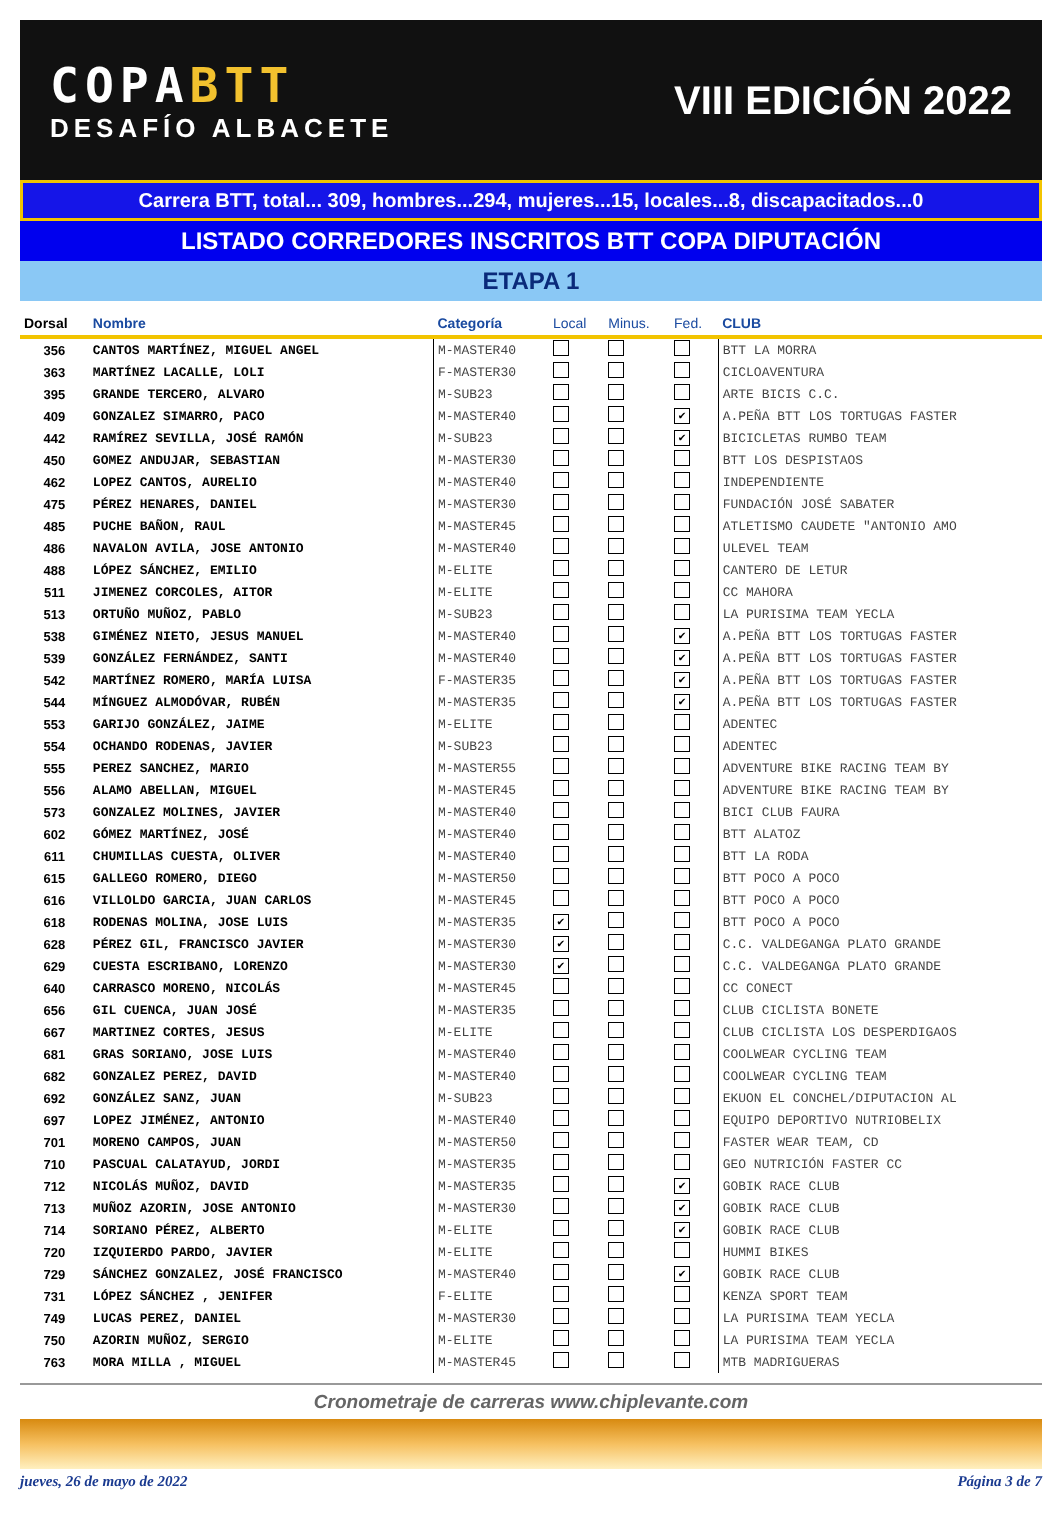COPABTT
DESAFÍO ALBACETE
VIII EDICIÓN 2022
Carrera BTT, total... 309, hombres...294, mujeres...15, locales...8, discapacitados...0
LISTADO CORREDORES INSCRITOS BTT COPA DIPUTACIÓN
ETAPA 1
| Dorsal | Nombre | Categoría | Local | Minus. | Fed. | CLUB |
| --- | --- | --- | --- | --- | --- | --- |
| 356 | CANTOS MARTÍNEZ, MIGUEL ANGEL | M-MASTER40 | | | | BTT LA MORRA |
| 363 | MARTÍNEZ LACALLE, LOLI | F-MASTER30 | | | | CICLOAVENTURA |
| 395 | GRANDE TERCERO, ALVARO | M-SUB23 | | | | ARTE BICIS C.C. |
| 409 | GONZALEZ SIMARRO, PACO | M-MASTER40 | | | ✔ | A.PEÑA BTT LOS TORTUGAS FASTER |
| 442 | RAMÍREZ SEVILLA, JOSÉ RAMÓN | M-SUB23 | | | ✔ | BICICLETAS RUMBO TEAM |
| 450 | GOMEZ ANDUJAR, SEBASTIAN | M-MASTER30 | | | | BTT LOS DESPISTAOS |
| 462 | LOPEZ CANTOS, AURELIO | M-MASTER40 | | | | INDEPENDIENTE |
| 475 | PÉREZ HENARES, DANIEL | M-MASTER30 | | | | FUNDACIÓN JOSÉ SABATER |
| 485 | PUCHE BAÑON, RAUL | M-MASTER45 | | | | ATLETISMO CAUDETE "ANTONIO AMO |
| 486 | NAVALON AVILA, JOSE ANTONIO | M-MASTER40 | | | | ULEVEL TEAM |
| 488 | LÓPEZ SÁNCHEZ, EMILIO | M-ELITE | | | | CANTERO DE LETUR |
| 511 | JIMENEZ CORCOLES, AITOR | M-ELITE | | | | CC MAHORA |
| 513 | ORTUÑO MUÑOZ, PABLO | M-SUB23 | | | | LA PURISIMA TEAM YECLA |
| 538 | GIMÉNEZ NIETO, JESUS MANUEL | M-MASTER40 | | | ✔ | A.PEÑA BTT LOS TORTUGAS FASTER |
| 539 | GONZÁLEZ FERNÁNDEZ, SANTI | M-MASTER40 | | | ✔ | A.PEÑA BTT LOS TORTUGAS FASTER |
| 542 | MARTÍNEZ ROMERO, MARÍA LUISA | F-MASTER35 | | | ✔ | A.PEÑA BTT LOS TORTUGAS FASTER |
| 544 | MÍNGUEZ ALMODÓVAR, RUBÉN | M-MASTER35 | | | ✔ | A.PEÑA BTT LOS TORTUGAS FASTER |
| 553 | GARIJO GONZÁLEZ, JAIME | M-ELITE | | | | ADENTEC |
| 554 | OCHANDO RODENAS, JAVIER | M-SUB23 | | | | ADENTEC |
| 555 | PEREZ SANCHEZ, MARIO | M-MASTER55 | | | | ADVENTURE BIKE RACING TEAM BY |
| 556 | ALAMO ABELLAN, MIGUEL | M-MASTER45 | | | | ADVENTURE BIKE RACING TEAM BY |
| 573 | GONZALEZ MOLINES, JAVIER | M-MASTER40 | | | | BICI CLUB FAURA |
| 602 | GÓMEZ MARTÍNEZ, JOSÉ | M-MASTER40 | | | | BTT ALATOZ |
| 611 | CHUMILLAS CUESTA, OLIVER | M-MASTER40 | | | | BTT LA RODA |
| 615 | GALLEGO ROMERO, DIEGO | M-MASTER50 | | | | BTT POCO A POCO |
| 616 | VILLOLDO GARCIA, JUAN CARLOS | M-MASTER45 | | | | BTT POCO A POCO |
| 618 | RODENAS MOLINA, JOSE LUIS | M-MASTER35 | ✔ | | | BTT POCO A POCO |
| 628 | PÉREZ GIL, FRANCISCO JAVIER | M-MASTER30 | ✔ | | | C.C. VALDEGANGA PLATO GRANDE |
| 629 | CUESTA ESCRIBANO, LORENZO | M-MASTER30 | ✔ | | | C.C. VALDEGANGA PLATO GRANDE |
| 640 | CARRASCO MORENO, NICOLÁS | M-MASTER45 | | | | CC CONECT |
| 656 | GIL CUENCA, JUAN JOSÉ | M-MASTER35 | | | | CLUB CICLISTA BONETE |
| 667 | MARTINEZ CORTES, JESUS | M-ELITE | | | | CLUB CICLISTA LOS DESPERDIGAOS |
| 681 | GRAS SORIANO, JOSE LUIS | M-MASTER40 | | | | COOLWEAR CYCLING TEAM |
| 682 | GONZALEZ PEREZ, DAVID | M-MASTER40 | | | | COOLWEAR CYCLING TEAM |
| 692 | GONZÁLEZ SANZ, JUAN | M-SUB23 | | | | EKUON EL CONCHEL/DIPUTACION AL |
| 697 | LOPEZ JIMÉNEZ, ANTONIO | M-MASTER40 | | | | EQUIPO DEPORTIVO NUTRIOBELIX |
| 701 | MORENO CAMPOS, JUAN | M-MASTER50 | | | | FASTER WEAR TEAM, CD |
| 710 | PASCUAL CALATAYUD, JORDI | M-MASTER35 | | | | GEO NUTRICIÓN FASTER CC |
| 712 | NICOLÁS MUÑOZ, DAVID | M-MASTER35 | | | ✔ | GOBIK RACE CLUB |
| 713 | MUÑOZ AZORIN, JOSE ANTONIO | M-MASTER30 | | | ✔ | GOBIK RACE CLUB |
| 714 | SORIANO PÉREZ, ALBERTO | M-ELITE | | | ✔ | GOBIK RACE CLUB |
| 720 | IZQUIERDO PARDO, JAVIER | M-ELITE | | | | HUMMI BIKES |
| 729 | SÁNCHEZ GONZALEZ, JOSÉ FRANCISCO | M-MASTER40 | | | ✔ | GOBIK RACE CLUB |
| 731 | LÓPEZ SÁNCHEZ , JENIFER | F-ELITE | | | | KENZA SPORT TEAM |
| 749 | LUCAS PEREZ, DANIEL | M-MASTER30 | | | | LA PURISIMA TEAM YECLA |
| 750 | AZORIN MUÑOZ, SERGIO | M-ELITE | | | | LA PURISIMA TEAM YECLA |
| 763 | MORA MILLA , MIGUEL | M-MASTER45 | | | | MTB MADRIGUERAS |
Cronometraje de carreras www.chiplevante.com
jueves, 26 de mayo de 2022 Página 3 de 7